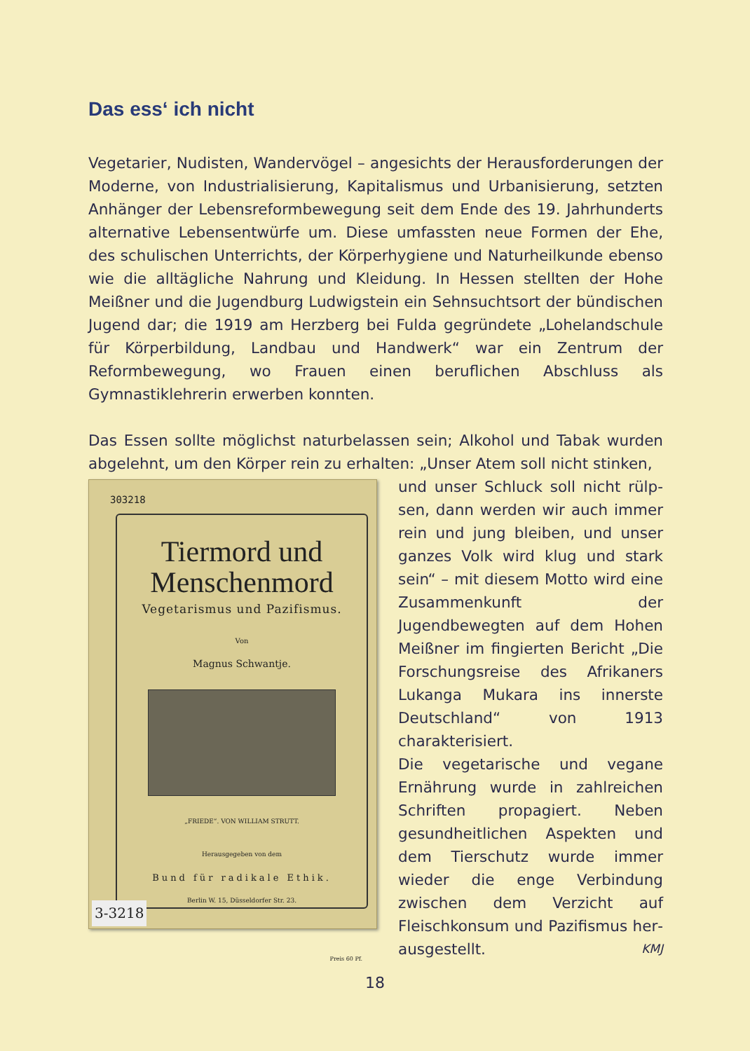Das ess‘ ich nicht
Vegetarier, Nudisten, Wandervögel – angesichts der Herausforderungen der Moderne, von Industrialisierung, Kapitalismus und Urbanisierung, setzten Anhänger der Lebensreformbewegung seit dem Ende des 19. Jahr­hunderts alternative Lebensentwürfe um. Diese umfassten neue Formen der Ehe, des schulischen Unterrichts, der Körperhygiene und Natur­heilkunde ebenso wie die alltägliche Nahrung und Kleidung. In Hessen stellten der Hohe Meißner und die Jugendburg Ludwigstein ein Sehn­suchtsort der bündischen Jugend dar; die 1919 am Herzberg bei Fulda gegründete „Lohelandschule für Körperbildung, Landbau und Handwerk“ war ein Zentrum der Reformbewegung, wo Frauen einen beruflichen Ab­schluss als Gymnastiklehrerin erwerben konnten.
Das Essen sollte möglichst naturbelassen sein; Alkohol und Tabak wurden abgelehnt, um den Körper rein zu erhalten: „Unser Atem soll nicht stinken,
303218
Tiermord und
Menschenmord
Vegetarismus und Pazifismus.
Von
Magnus Schwantje.
„FRIEDE“. VON WILLIAM STRUTT.
Herausgegeben von dem
Bund für radikale Ethik.
Berlin W. 15, Düsseldorfer Str. 23.
Preis 60 Pf.
3-3218
und unser Schluck soll nicht rülp­sen, dann werden wir auch immer rein und jung bleiben, und unser ganzes Volk wird klug und stark sein“ – mit diesem Motto wird eine Zusammenkunft der Jugendbeweg­ten auf dem Hohen Meißner im fingierten Bericht „Die Forschungs­reise des Afrikaners Lukanga Mu­kara ins innerste Deutschland“ von 1913 charakterisiert.
Die vegetarische und vegane Ernäh­rung wurde in zahlreichen Schriften propagiert. Neben gesundheitlichen Aspekten und dem Tierschutz wur­de immer wieder die enge Verbin­dung zwischen dem Verzicht auf Fleischkonsum und Pazifismus her­ausgestellt. KMJ
18